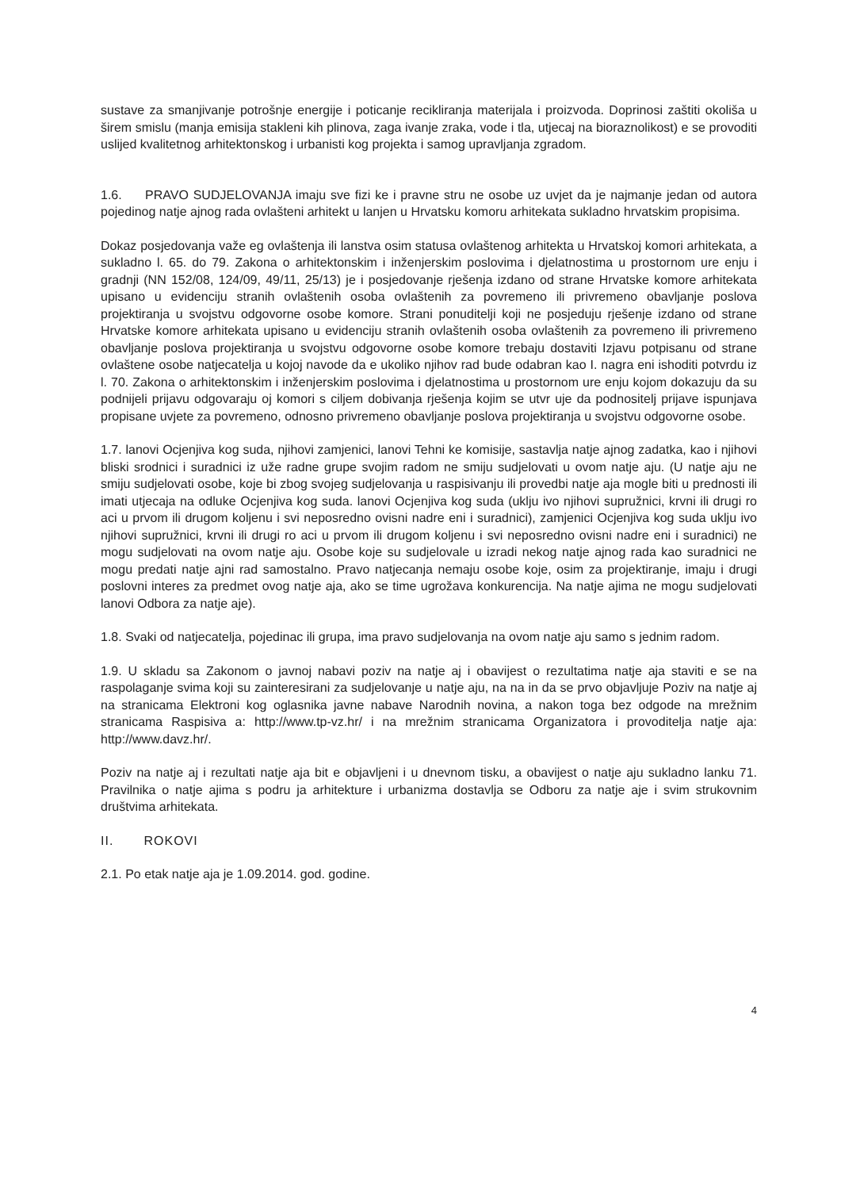sustave za smanjivanje potrošnje energije i poticanje recikliranja materijala i proizvoda. Doprinosi zaštiti okoliša u širem smislu (manja emisija stakleni kih plinova, zaga ivanje zraka, vode i tla, utjecaj na bioraznolikost) e se provoditi uslijed kvalitetnog arhitektonskog i urbanisti kog projekta i samog upravljanja zgradom.
1.6. PRAVO SUDJELOVANJA imaju sve fizi ke i pravne stru ne osobe uz uvjet da je najmanje jedan od autora pojedinog natje ajnog rada ovlašteni arhitekt u lanjen u Hrvatsku komoru arhitekata sukladno hrvatskim propisima.
Dokaz posjedovanja važe eg ovlaštenja ili lanstva osim statusa ovlaštenog arhitekta u Hrvatskoj komori arhitekata, a sukladno l. 65. do 79. Zakona o arhitektonskim i inženjerskim poslovima i djelatnostima u prostornom ure enju i gradnji (NN 152/08, 124/09, 49/11, 25/13) je i posjedovanje rješenja izdano od strane Hrvatske komore arhitekata upisano u evidenciju stranih ovlaštenih osoba ovlaštenih za povremeno ili privremeno obavljanje poslova projektiranja u svojstvu odgovorne osobe komore. Strani ponuditelji koji ne posjeduju rješenje izdano od strane Hrvatske komore arhitekata upisano u evidenciju stranih ovlaštenih osoba ovlaštenih za povremeno ili privremeno obavljanje poslova projektiranja u svojstvu odgovorne osobe komore trebaju dostaviti Izjavu potpisanu od strane ovlaštene osobe natjecatelja u kojoj navode da e ukoliko njihov rad bude odabran kao I. nagra eni ishoditi potvrdu iz l. 70. Zakona o arhitektonskim i inženjerskim poslovima i djelatnostima u prostornom ure enju kojom dokazuju da su podnijeli prijavu odgovaraju oj komori s ciljem dobivanja rješenja kojim se utvr uje da podnositelj prijave ispunjava propisane uvjete za povremeno, odnosno privremeno obavljanje poslova projektiranja u svojstvu odgovorne osobe.
1.7. lanovi Ocjenjiva kog suda, njihovi zamjenici, lanovi Tehni ke komisije, sastavlja natje ajnog zadatka, kao i njihovi bliski srodnici i suradnici iz uže radne grupe svojim radom ne smiju sudjelovati u ovom natje aju. (U natje aju ne smiju sudjelovati osobe, koje bi zbog svojeg sudjelovanja u raspisivanju ili provedbi natje aja mogle biti u prednosti ili imati utjecaja na odluke Ocjenjiva kog suda. lanovi Ocjenjiva kog suda (uklju ivo njihovi supružnici, krvni ili drugi ro aci u prvom ili drugom koljenu i svi neposredno ovisni nadre eni i suradnici), zamjenici Ocjenjiva kog suda uklju ivo njihovi supružnici, krvni ili drugi ro aci u prvom ili drugom koljenu i svi neposredno ovisni nadre eni i suradnici) ne mogu sudjelovati na ovom natje aju. Osobe koje su sudjelovale u izradi nekog natje ajnog rada kao suradnici ne mogu predati natje ajni rad samostalno. Pravo natjecanja nemaju osobe koje, osim za projektiranje, imaju i drugi poslovni interes za predmet ovog natje aja, ako se time ugrožava konkurencija. Na natje ajima ne mogu sudjelovati lanovi Odbora za natje aje).
1.8. Svaki od natjecatelja, pojedinac ili grupa, ima pravo sudjelovanja na ovom natje aju samo s jednim radom.
1.9. U skladu sa Zakonom o javnoj nabavi poziv na natje aj i obavijest o rezultatima natje aja staviti e se na raspolaganje svima koji su zainteresirani za sudjelovanje u natje aju, na na in da se prvo objavljuje Poziv na natje aj na stranicama Elektroni kog oglasnika javne nabave Narodnih novina, a nakon toga bez odgode na mrežnim stranicama Raspisiva a: http://www.tp-vz.hr/ i na mrežnim stranicama Organizatora i provoditelja natje aja: http://www.davz.hr/.
Poziv na natje aj i rezultati natje aja bit e objavljeni i u dnevnom tisku, a obavijest o natje aju sukladno lanku 71. Pravilnika o natje ajima s podru ja arhitekture i urbanizma dostavlja se Odboru za natje aje i svim strukovnim društvima arhitekata.
II. ROKOVI
2.1. Po etak natje aja je 1.09.2014. god. godine.
4